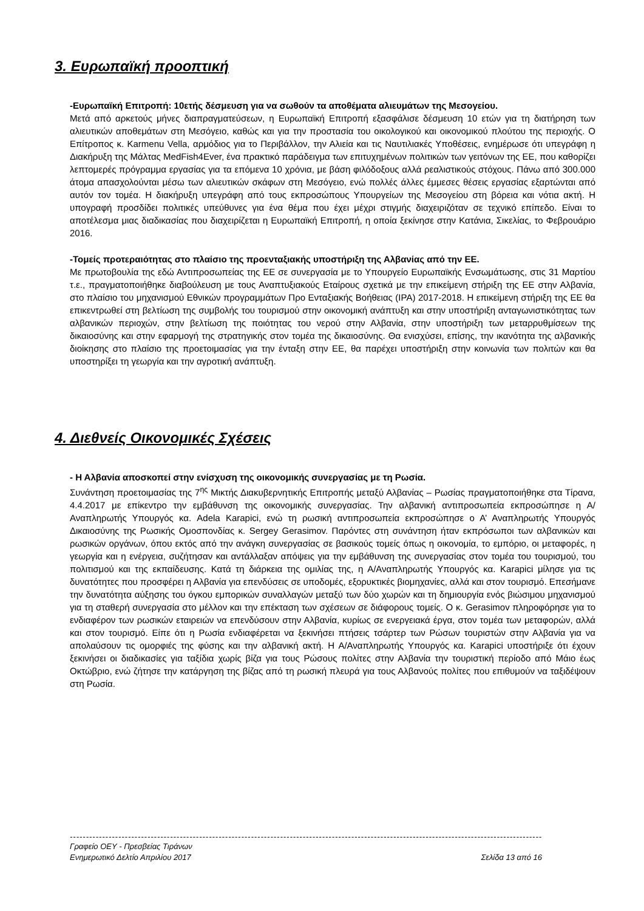3. Ευρωπαϊκή προοπτική
-Ευρωπαϊκή Επιτροπή: 10ετής δέσμευση για να σωθούν τα αποθέματα αλιευμάτων της Μεσογείου.
Μετά από αρκετούς μήνες διαπραγματεύσεων, η Ευρωπαϊκή Επιτροπή εξασφάλισε δέσμευση 10 ετών για τη διατήρηση των αλιευτικών αποθεμάτων στη Μεσόγειο, καθώς και για την προστασία του οικολογικού και οικονομικού πλούτου της περιοχής. Ο Επίτροπος κ. Karmenu Vella, αρμόδιος για το Περιβάλλον, την Αλιεία και τις Ναυτιλιακές Υποθέσεις, ενημέρωσε ότι υπεγράφη η Διακήρυξη της Μάλτας MedFish4Ever, ένα πρακτικό παράδειγμα των επιτυχημένων πολιτικών των γειτόνων της ΕΕ, που καθορίζει λεπτομερές πρόγραμμα εργασίας για τα επόμενα 10 χρόνια, με βάση φιλόδοξους αλλά ρεαλιστικούς στόχους. Πάνω από 300.000 άτομα απασχολούνται μέσω των αλιευτικών σκάφων στη Μεσόγειο, ενώ πολλές άλλες έμμεσες θέσεις εργασίας εξαρτώνται από αυτόν τον τομέα. Η διακήρυξη υπεγράφη από τους εκπροσώπους Υπουργείων της Μεσογείου στη βόρεια και νότια ακτή. Η υπογραφή προσδίδει πολιτικές υπεύθυνες για ένα θέμα που έχει μέχρι στιγμής διαχειριζόταν σε τεχνικό επίπεδο. Είναι το αποτέλεσμα μιας διαδικασίας που διαχειρίζεται η Ευρωπαϊκή Επιτροπή, η οποία ξεκίνησε στην Κατάνια, Σικελίας, το Φεβρουάριο 2016.
-Τομείς προτεραιότητας στο πλαίσιο της προενταξιακής υποστήριξη της Αλβανίας από την ΕΕ.
Με πρωτοβουλία της εδώ Αντιπροσωπείας της ΕΕ σε συνεργασία με το Υπουργείο Ευρωπαϊκής Ενσωμάτωσης, στις 31 Μαρτίου τ.ε., πραγματοποιήθηκε διαβούλευση με τους Αναπτυξιακούς Εταίρους σχετικά με την επικείμενη στήριξη της ΕΕ στην Αλβανία, στο πλαίσιο του μηχανισμού Εθνικών προγραμμάτων Προ Ενταξιακής Βοήθειας (IPA) 2017-2018. Η επικείμενη στήριξη της ΕΕ θα επικεντρωθεί στη βελτίωση της συμβολής του τουρισμού στην οικονομική ανάπτυξη και στην υποστήριξη ανταγωνιστικότητας των αλβανικών περιοχών, στην βελτίωση της ποιότητας του νερού στην Αλβανία, στην υποστήριξη των μεταρρυθμίσεων της δικαιοσύνης και στην εφαρμογή της στρατηγικής στον τομέα της δικαιοσύνης. Θα ενισχύσει, επίσης, την ικανότητα της αλβανικής διοίκησης στο πλαίσιο της προετοιμασίας για την ένταξη στην ΕΕ, θα παρέχει υποστήριξη στην κοινωνία των πολιτών και θα υποστηρίξει τη γεωργία και την αγροτική ανάπτυξη.
4. Διεθνείς Οικονομικές Σχέσεις
- Η Αλβανία αποσκοπεί στην ενίσχυση της οικονομικής συνεργασίας με τη Ρωσία.
Συνάντηση προετοιμασίας της 7<sup>ης</sup> Μικτής Διακυβερνητικής Επιτροπής μεταξύ Αλβανίας – Ρωσίας πραγματοποιήθηκε στα Τίρανα, 4.4.2017 με επίκεντρο την εμβάθυνση της οικονομικής συνεργασίας. Την αλβανική αντιπροσωπεία εκπροσώπησε η Α/Αναπληρωτής Υπουργός κα. Adela Karapici, ενώ τη ρωσική αντιπροσωπεία εκπροσώπησε ο Α’ Αναπληρωτής Υπουργός Δικαιοσύνης της Ρωσικής Ομοσπονδίας κ. Sergey Gerasimov. Παρόντες στη συνάντηση ήταν εκπρόσωποι των αλβανικών και ρωσικών οργάνων, όπου εκτός από την ανάγκη συνεργασίας σε βασικούς τομείς όπως η οικονομία, το εμπόριο, οι μεταφορές, η γεωργία και η ενέργεια, συζήτησαν και αντάλλαξαν απόψεις για την εμβάθυνση της συνεργασίας στον τομέα του τουρισμού, του πολιτισμού και της εκπαίδευσης. Κατά τη διάρκεια της ομιλίας της, η Α/Αναπληρωτής Υπουργός κα. Karapici μίλησε για τις δυνατότητες που προσφέρει η Αλβανία για επενδύσεις σε υποδομές, εξορυκτικές βιομηχανίες, αλλά και στον τουρισμό. Επεσήμανε την δυνατότητα αύξησης του όγκου εμπορικών συναλλαγών μεταξύ των δύο χωρών και τη δημιουργία ενός βιώσιμου μηχανισμού για τη σταθερή συνεργασία στο μέλλον και την επέκταση των σχέσεων σε διάφορους τομείς. Ο κ. Gerasimov πληροφόρησε για το ενδιαφέρον των ρωσικών εταιρειών να επενδύσουν στην Αλβανία, κυρίως σε ενεργειακά έργα, στον τομέα των μεταφορών, αλλά και στον τουρισμό. Είπε ότι η Ρωσία ενδιαφέρεται να ξεκινήσει πτήσεις τσάρτερ των Ρώσων τουριστών στην Αλβανία για να απολαύσουν τις ομορφιές της φύσης και την αλβανική ακτή. Η Α/Αναπληρωτής Υπουργός κα. Karapici υποστήριξε ότι έχουν ξεκινήσει οι διαδικασίες για ταξίδια χωρίς βίζα για τους Ρώσους πολίτες στην Αλβανία την τουριστική περίοδο από Μάιο έως Οκτώβριο, ενώ ζήτησε την κατάργηση της βίζας από τη ρωσική πλευρά για τους Αλβανούς πολίτες που επιθυμούν να ταξιδέψουν στη Ρωσία.
----------------------------------------------------------------------------------------------------------------------------------------------------------------------
Γραφείο ΟΕΥ - Πρεσβείας Τιράνων
Ενημερωτικό Δελτίο Απριλίου 2017 Σελίδα 13 από 16